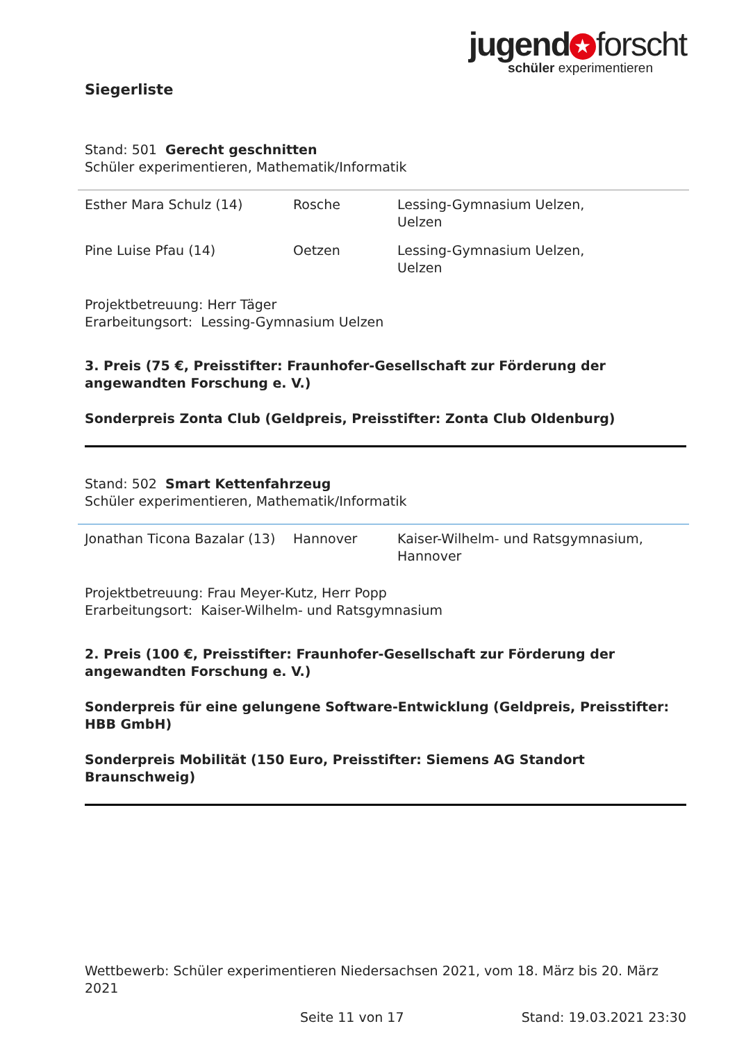jugend ★ forscht
schüler experimentieren
Siegerliste
Stand: 501 Gerecht geschnitten
Schüler experimentieren, Mathematik/Informatik
| Esther Mara Schulz (14) | Rosche | Lessing-Gymnasium Uelzen, Uelzen |
| Pine Luise Pfau (14) | Oetzen | Lessing-Gymnasium Uelzen, Uelzen |
Projektbetreuung: Herr Täger
Erarbeitungsort: Lessing-Gymnasium Uelzen
3. Preis (75 €, Preisstifter: Fraunhofer-Gesellschaft zur Förderung der angewandten Forschung e. V.)
Sonderpreis Zonta Club (Geldpreis, Preisstifter: Zonta Club Oldenburg)
Stand: 502 Smart Kettenfahrzeug
Schüler experimentieren, Mathematik/Informatik
| Jonathan Ticona Bazalar (13) | Hannover | Kaiser-Wilhelm- und Ratsgymnasium, Hannover |
Projektbetreuung: Frau Meyer-Kutz, Herr Popp
Erarbeitungsort: Kaiser-Wilhelm- und Ratsgymnasium
2. Preis (100 €, Preisstifter: Fraunhofer-Gesellschaft zur Förderung der angewandten Forschung e. V.)
Sonderpreis für eine gelungene Software-Entwicklung (Geldpreis, Preisstifter: HBB GmbH)
Sonderpreis Mobilität (150 Euro, Preisstifter: Siemens AG Standort Braunschweig)
Wettbewerb: Schüler experimentieren Niedersachsen 2021, vom 18. März bis 20. März 2021
Seite 11 von 17 Stand: 19.03.2021 23:30